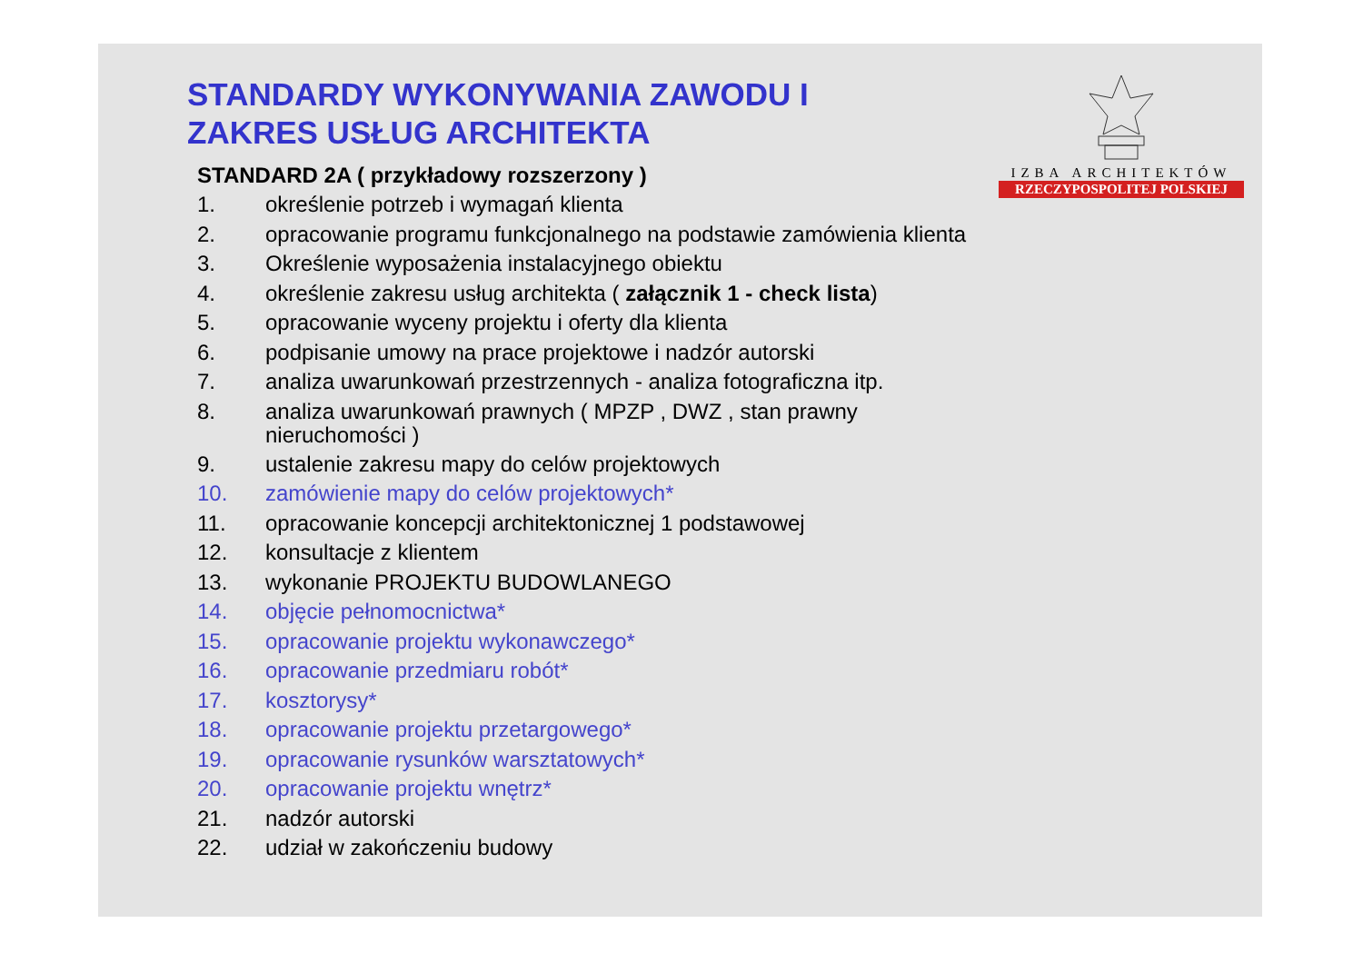IZBA ARCHITEKTÓW
RZECZYPOSPOLITEJ POLSKIEJ
STANDARDY WYKONYWANIA ZAWODU I
ZAKRES USŁUG ARCHITEKTA
STANDARD 2A ( przykładowy rozszerzony )
1. określenie potrzeb i wymagań klienta
2. opracowanie programu funkcjonalnego na podstawie zamówienia klienta
3. Określenie wyposażenia instalacyjnego obiektu
4. określenie zakresu usług architekta ( załącznik 1 - check lista)
5. opracowanie wyceny projektu i oferty dla klienta
6. podpisanie umowy na prace projektowe i nadzór autorski
7. analiza uwarunkowań przestrzennych - analiza fotograficzna itp.
8. analiza uwarunkowań prawnych ( MPZP , DWZ , stan prawny
nieruchomości )
9. ustalenie zakresu mapy do celów projektowych
10. zamówienie mapy do celów projektowych*
11. opracowanie koncepcji architektonicznej 1 podstawowej
12. konsultacje z klientem
13. wykonanie PROJEKTU BUDOWLANEGO
14. objęcie pełnomocnictwa*
15. opracowanie projektu wykonawczego*
16. opracowanie przedmiaru robót*
17. kosztorysy*
18. opracowanie projektu przetargowego*
19. opracowanie rysunków warsztatowych*
20. opracowanie projektu wnętrz*
21. nadzór autorski
22. udział w zakończeniu budowy